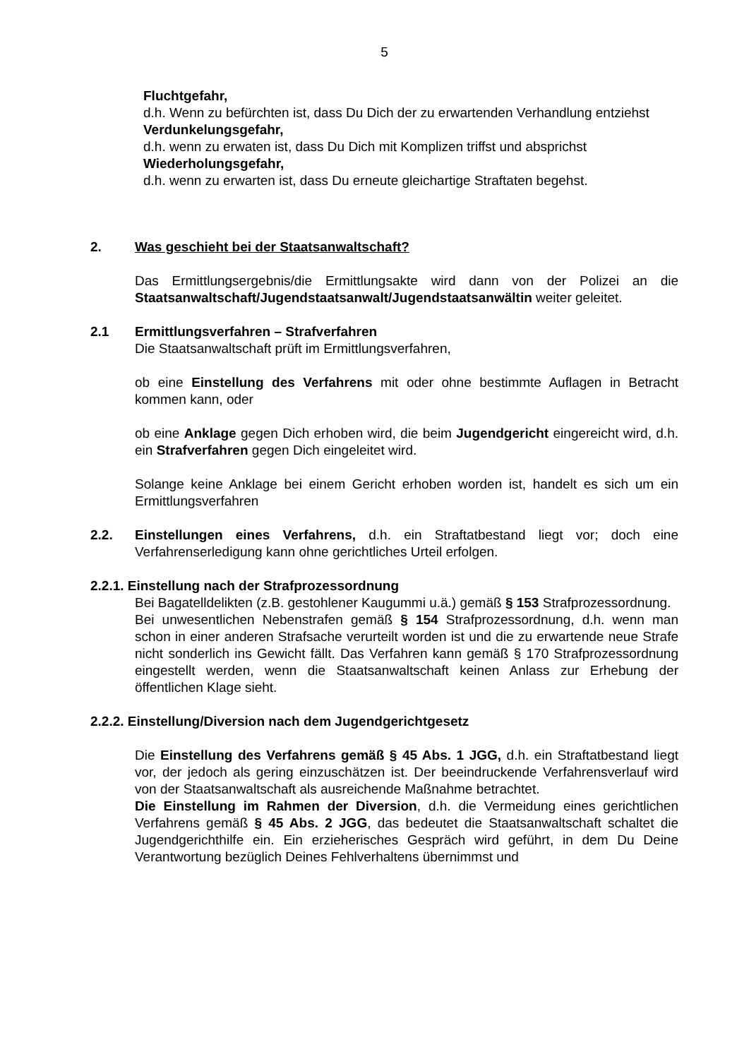5
Fluchtgefahr,
d.h. Wenn zu befürchten ist, dass Du Dich der zu erwartenden Verhandlung entziehst
Verdunkelungsgefahr,
d.h. wenn zu erwaten ist, dass Du Dich mit Komplizen triffst und absprichst
Wiederholungsgefahr,
d.h. wenn zu erwarten ist, dass Du erneute gleichartige Straftaten begehst.
2. Was geschieht bei der Staatsanwaltschaft?
Das Ermittlungsergebnis/die Ermittlungsakte wird dann von der Polizei an die Staatsanwaltschaft/Jugendstaatsanwalt/Jugendstaatsanwältin weiter geleitet.
2.1 Ermittlungsverfahren – Strafverfahren
Die Staatsanwaltschaft prüft im Ermittlungsverfahren,
ob eine Einstellung des Verfahrens mit oder ohne bestimmte Auflagen in Betracht kommen kann, oder
ob eine Anklage gegen Dich erhoben wird, die beim Jugendgericht eingereicht wird, d.h. ein Strafverfahren gegen Dich eingeleitet wird.
Solange keine Anklage bei einem Gericht erhoben worden ist, handelt es sich um ein Ermittlungsverfahren
2.2. Einstellungen eines Verfahrens, d.h. ein Straftatbestand liegt vor; doch eine Verfahrenserledigung kann ohne gerichtliches Urteil erfolgen.
2.2.1. Einstellung nach der Strafprozessordnung
Bei Bagatelldelikten (z.B. gestohlener Kaugummi u.ä.) gemäß § 153 Strafprozessordnung.
Bei unwesentlichen Nebenstrafen gemäß § 154 Strafprozessordnung, d.h. wenn man schon in einer anderen Strafsache verurteilt worden ist und die zu erwartende neue Strafe nicht sonderlich ins Gewicht fällt. Das Verfahren kann gemäß § 170 Strafprozessordnung eingestellt werden, wenn die Staatsanwaltschaft keinen Anlass zur Erhebung der öffentlichen Klage sieht.
2.2.2. Einstellung/Diversion nach dem Jugendgerichtgesetz
Die Einstellung des Verfahrens gemäß § 45 Abs. 1 JGG, d.h. ein Straftatbestand liegt vor, der jedoch als gering einzuschätzen ist. Der beeindruckende Verfahrensverlauf wird von der Staatsanwaltschaft als ausreichende Maßnahme betrachtet.
Die Einstellung im Rahmen der Diversion, d.h. die Vermeidung eines gerichtlichen Verfahrens gemäß § 45 Abs. 2 JGG, das bedeutet die Staatsanwaltschaft schaltet die Jugendgerichthilfe ein. Ein erzieherisches Gespräch wird geführt, in dem Du Deine Verantwortung bezüglich Deines Fehlverhaltens übernimmst und